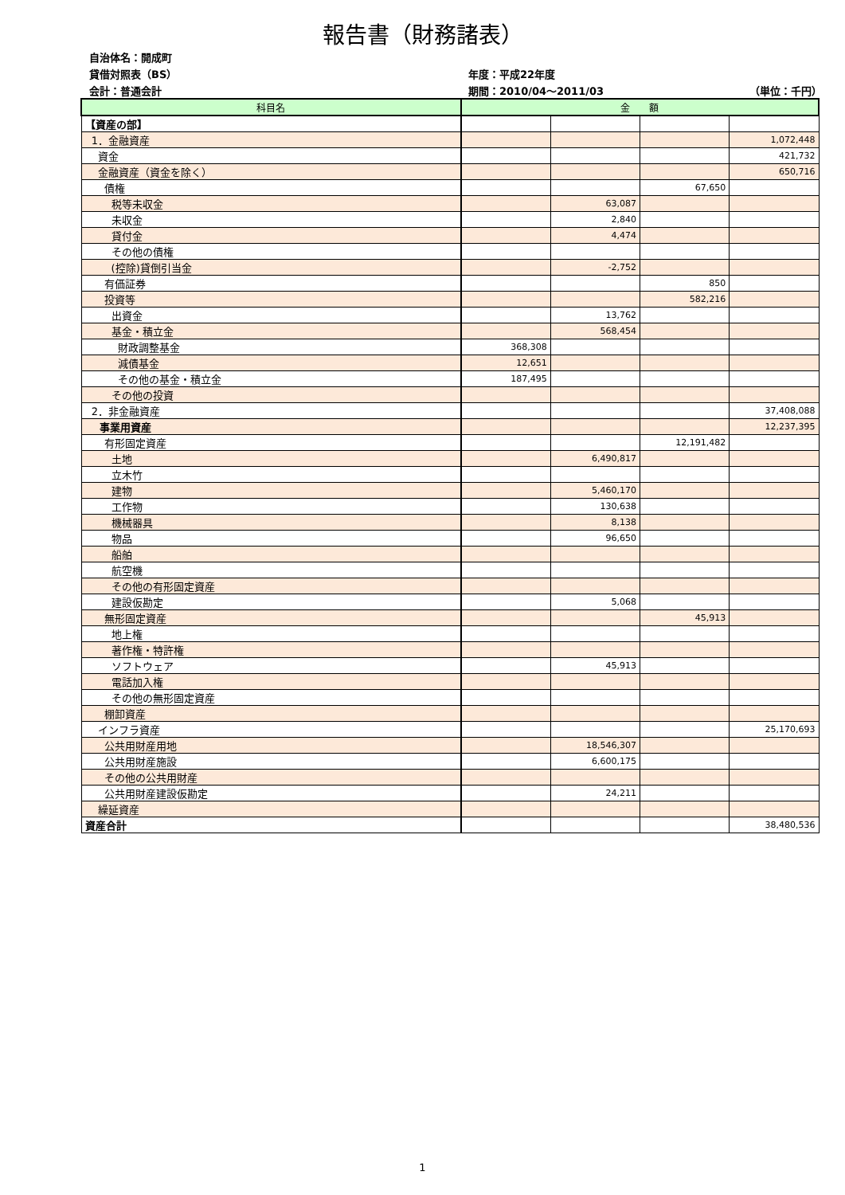報告書（財務諸表）
自治体名：開成町
貸借対照表（BS）
年度：平成22年度
会計：普通会計
期間：2010/04～2011/03
（単位：千円）
| 科目名 | 金 額 | | | |
| --- | --- | --- | --- | --- |
| 【資産の部】 | | | | |
| 1．金融資産 | | | | 1,072,448 |
| 資金 | | | | 421,732 |
| 金融資産（資金を除く） | | | | 650,716 |
| 債権 | | | 67,650 | |
| 税等未収金 | | 63,087 | | |
| 未収金 | | 2,840 | | |
| 貸付金 | | 4,474 | | |
| その他の債権 | | | | |
| (控除)貸倒引当金 | | -2,752 | | |
| 有価証券 | | | 850 | |
| 投資等 | | | 582,216 | |
| 出資金 | | 13,762 | | |
| 基金・積立金 | | 568,454 | | |
| 財政調整基金 | 368,308 | | | |
| 減債基金 | 12,651 | | | |
| その他の基金・積立金 | 187,495 | | | |
| その他の投資 | | | | |
| 2．非金融資産 | | | | 37,408,088 |
| 事業用資産 | | | | 12,237,395 |
| 有形固定資産 | | | 12,191,482 | |
| 土地 | | 6,490,817 | | |
| 立木竹 | | | | |
| 建物 | | 5,460,170 | | |
| 工作物 | | 130,638 | | |
| 機械器具 | | 8,138 | | |
| 物品 | | 96,650 | | |
| 船舶 | | | | |
| 航空機 | | | | |
| その他の有形固定資産 | | | | |
| 建設仮勘定 | | 5,068 | | |
| 無形固定資産 | | | 45,913 | |
| 地上権 | | | | |
| 著作権・特許権 | | | | |
| ソフトウェア | | 45,913 | | |
| 電話加入権 | | | | |
| その他の無形固定資産 | | | | |
| 棚卸資産 | | | | |
| インフラ資産 | | | | 25,170,693 |
| 公共用財産用地 | | 18,546,307 | | |
| 公共用財産施設 | | 6,600,175 | | |
| その他の公共用財産 | | | | |
| 公共用財産建設仮勘定 | | 24,211 | | |
| 繰延資産 | | | | |
| 資産合計 | | | | 38,480,536 |
1